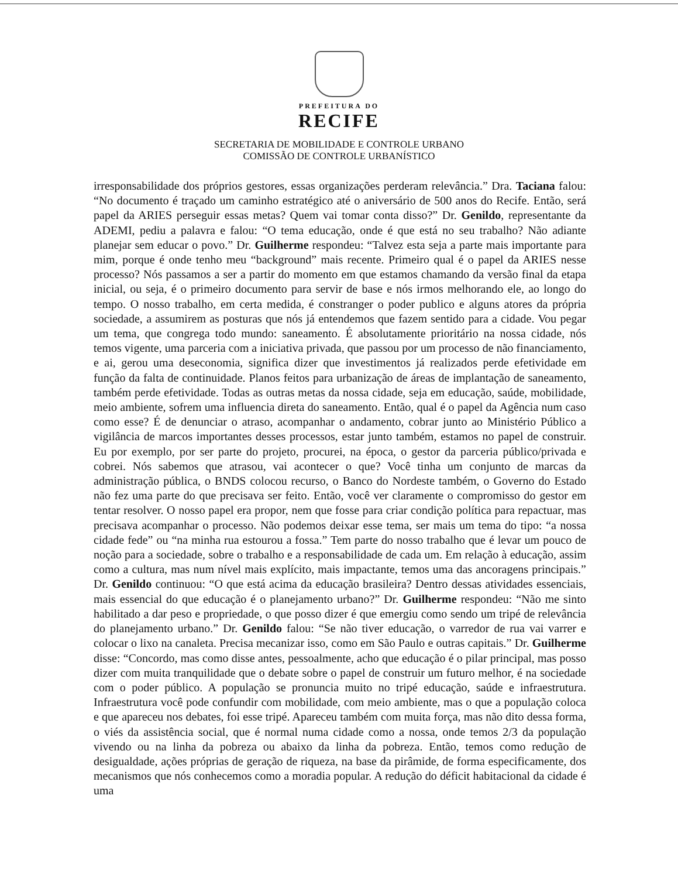PREFEITURA DO
RECIFE
SECRETARIA DE MOBILIDADE E CONTROLE URBANO
COMISSÃO DE CONTROLE URBANÍSTICO
irresponsabilidade dos próprios gestores, essas organizações perderam relevância.” Dra. Taciana falou: “No documento é traçado um caminho estratégico até o aniversário de 500 anos do Recife. Então, será papel da ARIES perseguir essas metas? Quem vai tomar conta disso?” Dr. Genildo, representante da ADEMI, pediu a palavra e falou: “O tema educação, onde é que está no seu trabalho? Não adiante planejar sem educar o povo.” Dr. Guilherme respondeu: “Talvez esta seja a parte mais importante para mim, porque é onde tenho meu “background” mais recente. Primeiro qual é o papel da ARIES nesse processo? Nós passamos a ser a partir do momento em que estamos chamando da versão final da etapa inicial, ou seja, é o primeiro documento para servir de base e nós irmos melhorando ele, ao longo do tempo. O nosso trabalho, em certa medida, é constranger o poder publico e alguns atores da própria sociedade, a assumirem as posturas que nós já entendemos que fazem sentido para a cidade. Vou pegar um tema, que congrega todo mundo: saneamento. É absolutamente prioritário na nossa cidade, nós temos vigente, uma parceria com a iniciativa privada, que passou por um processo de não financiamento, e ai, gerou uma deseconomia, significa dizer que investimentos já realizados perde efetividade em função da falta de continuidade. Planos feitos para urbanização de áreas de implantação de saneamento, também perde efetividade. Todas as outras metas da nossa cidade, seja em educação, saúde, mobilidade, meio ambiente, sofrem uma influencia direta do saneamento. Então, qual é o papel da Agência num caso como esse? É de denunciar o atraso, acompanhar o andamento, cobrar junto ao Ministério Público a vigilância de marcos importantes desses processos, estar junto também, estamos no papel de construir. Eu por exemplo, por ser parte do projeto, procurei, na época, o gestor da parceria público/privada e cobrei. Nós sabemos que atrasou, vai acontecer o que? Você tinha um conjunto de marcas da administração pública, o BNDS colocou recurso, o Banco do Nordeste também, o Governo do Estado não fez uma parte do que precisava ser feito. Então, você ver claramente o compromisso do gestor em tentar resolver. O nosso papel era propor, nem que fosse para criar condição política para repactuar, mas precisava acompanhar o processo. Não podemos deixar esse tema, ser mais um tema do tipo: “a nossa cidade fede” ou “na minha rua estourou a fossa.” Tem parte do nosso trabalho que é levar um pouco de noção para a sociedade, sobre o trabalho e a responsabilidade de cada um. Em relação à educação, assim como a cultura, mas num nível mais explícito, mais impactante, temos uma das ancoragens principais.” Dr. Genildo continuou: “O que está acima da educação brasileira? Dentro dessas atividades essenciais, mais essencial do que educação é o planejamento urbano?” Dr. Guilherme respondeu: “Não me sinto habilitado a dar peso e propriedade, o que posso dizer é que emergiu como sendo um tripé de relevância do planejamento urbano.” Dr. Genildo falou: “Se não tiver educação, o varredor de rua vai varrer e colocar o lixo na canaleta. Precisa mecanizar isso, como em São Paulo e outras capitais.” Dr. Guilherme disse: “Concordo, mas como disse antes, pessoalmente, acho que educação é o pilar principal, mas posso dizer com muita tranquilidade que o debate sobre o papel de construir um futuro melhor, é na sociedade com o poder público. A população se pronuncia muito no tripé educação, saúde e infraestrutura. Infraestrutura você pode confundir com mobilidade, com meio ambiente, mas o que a população coloca e que apareceu nos debates, foi esse tripé. Apareceu também com muita força, mas não dito dessa forma, o viés da assistência social, que é normal numa cidade como a nossa, onde temos 2/3 da população vivendo ou na linha da pobreza ou abaixo da linha da pobreza. Então, temos como redução de desigualdade, ações próprias de geração de riqueza, na base da pirâmide, de forma especificamente, dos mecanismos que nós conhecemos como a moradia popular. A redução do déficit habitacional da cidade é uma